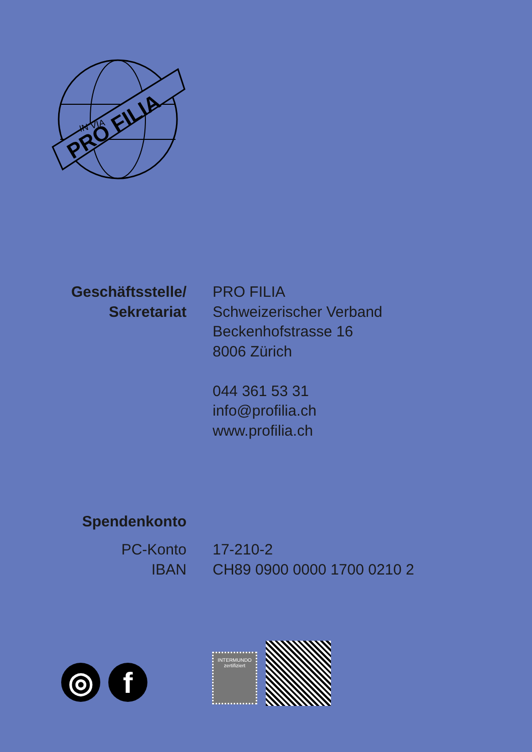PRO FILIA
IN VIA
Geschäftsstelle/
Sekretariat
PRO FILIA
Schweizerischer Verband
Beckenhofstrasse 16
8006 Zürich
044 361 53 31
info@profilia.ch
www.profilia.ch
Spendenkonto
PC-Konto
IBAN
17-210-2
CH89 0900 0000 1700 0210 2
◎ f
INTERMUNDO
zertifiziert